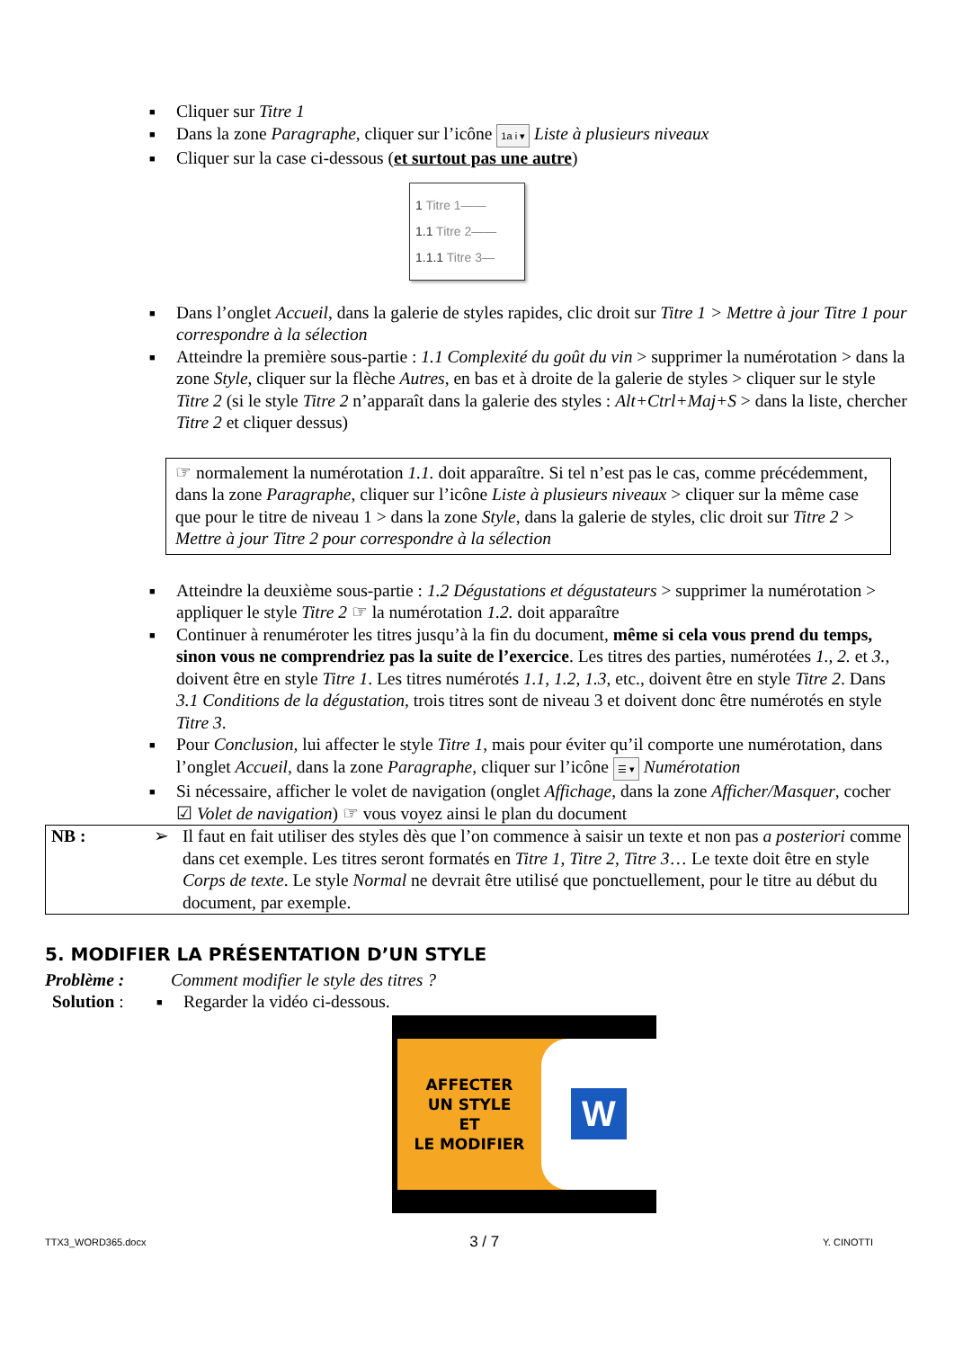■ Cliquer sur Titre 1
■ Dans la zone Paragraphe, cliquer sur l’icône 1a i ▾ Liste à plusieurs niveaux
■ Cliquer sur la case ci-dessous (et surtout pas une autre)
1 Titre 1——
1.1 Titre 2——
1.1.1 Titre 3—
■ Dans l’onglet Accueil, dans la galerie de styles rapides, clic droit sur Titre 1 > Mettre à jour Titre 1 pour correspondre à la sélection
■ Atteindre la première sous-partie : 1.1 Complexité du goût du vin > supprimer la numérotation > dans la zone Style, cliquer sur la flèche Autres, en bas et à droite de la galerie de styles > cliquer sur le style Titre 2 (si le style Titre 2 n’apparaît dans la galerie des styles : Alt+Ctrl+Maj+S > dans la liste, chercher Titre 2 et cliquer dessus)
☞ normalement la numérotation 1.1. doit apparaître. Si tel n’est pas le cas, comme précédemment, dans la zone Paragraphe, cliquer sur l’icône Liste à plusieurs niveaux > cliquer sur la même case que pour le titre de niveau 1 > dans la zone Style, dans la galerie de styles, clic droit sur Titre 2 > Mettre à jour Titre 2 pour correspondre à la sélection
■ Atteindre la deuxième sous-partie : 1.2 Dégustations et dégustateurs > supprimer la numérotation > appliquer le style Titre 2 ☞ la numérotation 1.2. doit apparaître
■ Continuer à renuméroter les titres jusqu’à la fin du document, même si cela vous prend du temps, sinon vous ne comprendriez pas la suite de l’exercice. Les titres des parties, numérotées 1., 2. et 3., doivent être en style Titre 1. Les titres numérotés 1.1, 1.2, 1.3, etc., doivent être en style Titre 2. Dans 3.1 Conditions de la dégustation, trois titres sont de niveau 3 et doivent donc être numérotés en style Titre 3.
■ Pour Conclusion, lui affecter le style Titre 1, mais pour éviter qu’il comporte une numérotation, dans l’onglet Accueil, dans la zone Paragraphe, cliquer sur l’icône ☰ ▾ Numérotation
■ Si nécessaire, afficher le volet de navigation (onglet Affichage, dans la zone Afficher/Masquer, cocher ☑ Volet de navigation) ☞ vous voyez ainsi le plan du document
NB : ➢ Il faut en fait utiliser des styles dès que l’on commence à saisir un texte et non pas a posteriori comme dans cet exemple. Les titres seront formatés en Titre 1, Titre 2, Titre 3… Le texte doit être en style Corps de texte. Le style Normal ne devrait être utilisé que ponctuellement, pour le titre au début du document, par exemple.
5. MODIFIER LA PRÉSENTATION D’UN STYLE
Problème : Comment modifier le style des titres ?
Solution :
■
Regarder la vidéo ci-dessous.
AFFECTER
UN STYLE
ET
LE MODIFIER
W
TTX3_WORD365.docx 3 / 7 Y. CINOTTI